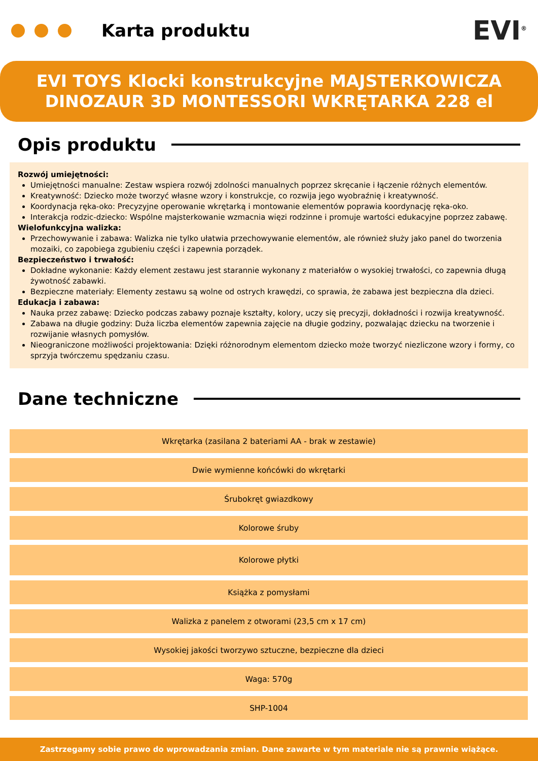Karta produktu
EVI<sup>®</sup>
EVI TOYS Klocki konstrukcyjne MAJSTERKOWICZA
DINOZAUR 3D MONTESSORI WKRĘTARKA 228 el
Opis produktu
Rozwój umiejętności:
Umiejętności manualne: Zestaw wspiera rozwój zdolności manualnych poprzez skręcanie i łączenie różnych elementów.
Kreatywność: Dziecko może tworzyć własne wzory i konstrukcje, co rozwija jego wyobraźnię i kreatywność.
Koordynacja ręka-oko: Precyzyjne operowanie wkrętarką i montowanie elementów poprawia koordynację ręka-oko.
Interakcja rodzic-dziecko: Wspólne majsterkowanie wzmacnia więzi rodzinne i promuje wartości edukacyjne poprzez zabawę.
Wielofunkcyjna walizka:
Przechowywanie i zabawa: Walizka nie tylko ułatwia przechowywanie elementów, ale również służy jako panel do tworzenia mozaiki, co zapobiega zgubieniu części i zapewnia porządek.
Bezpieczeństwo i trwałość:
Dokładne wykonanie: Każdy element zestawu jest starannie wykonany z materiałów o wysokiej trwałości, co zapewnia długą żywotność zabawki.
Bezpieczne materiały: Elementy zestawu są wolne od ostrych krawędzi, co sprawia, że zabawa jest bezpieczna dla dzieci.
Edukacja i zabawa:
Nauka przez zabawę: Dziecko podczas zabawy poznaje kształty, kolory, uczy się precyzji, dokładności i rozwija kreatywność.
Zabawa na długie godziny: Duża liczba elementów zapewnia zajęcie na długie godziny, pozwalając dziecku na tworzenie i rozwijanie własnych pomysłów.
Nieograniczone możliwości projektowania: Dzięki różnorodnym elementom dziecko może tworzyć niezliczone wzory i formy, co sprzyja twórczemu spędzaniu czasu.
Dane techniczne
| Wkrętarka (zasilana 2 bateriami AA - brak w zestawie) |
| Dwie wymienne końcówki do wkrętarki |
| Śrubokręt gwiazdkowy |
| Kolorowe śruby |
| Kolorowe płytki |
| Książka z pomysłami |
| Walizka z panelem z otworami (23,5 cm x 17 cm) |
| Wysokiej jakości tworzywo sztuczne, bezpieczne dla dzieci |
| Waga: 570g |
| SHP-1004 |
Zastrzegamy sobie prawo do wprowadzania zmian. Dane zawarte w tym materiale nie są prawnie wiążące.